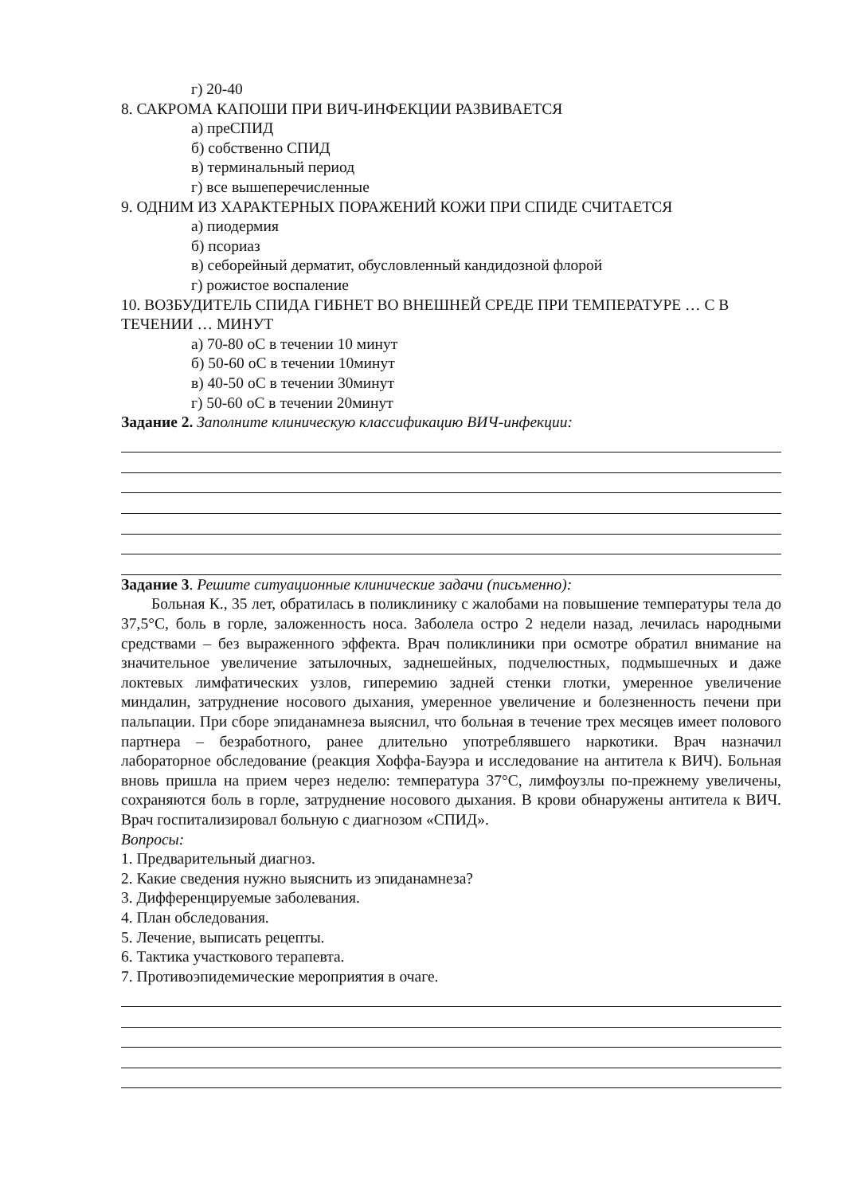г) 20-40
8. САКРОМА КАПОШИ ПРИ ВИЧ-ИНФЕКЦИИ РАЗВИВАЕТСЯ
а) преСПИД
б) собственно СПИД
в) терминальный период
г) все вышеперечисленные
9. ОДНИМ ИЗ ХАРАКТЕРНЫХ ПОРАЖЕНИЙ КОЖИ ПРИ СПИДЕ СЧИТАЕТСЯ
а) пиодермия
б) псориаз
в) себорейный дерматит, обусловленный кандидозной флорой
г) рожистое воспаление
10. ВОЗБУДИТЕЛЬ СПИДА ГИБНЕТ ВО ВНЕШНЕЙ СРЕДЕ ПРИ ТЕМПЕРАТУРЕ … С В ТЕЧЕНИИ … МИНУТ
а) 70-80 оС в течении 10 минут
б) 50-60 оС в течении 10минут
в) 40-50 оС в течении 30минут
г) 50-60 оС в течении 20минут
Задание 2. Заполните клиническую классификацию ВИЧ-инфекции:
Задание 3. Решите ситуационные клинические задачи (письменно):
Больная К., 35 лет, обратилась в поликлинику с жалобами на повышение температуры тела до 37,5°С, боль в горле, заложенность носа. Заболела остро 2 недели назад, лечилась народными средствами – без выраженного эффекта. Врач поликлиники при осмотре обратил внимание на значительное увеличение затылочных, заднешейных, подчелюстных, подмышечных и даже локтевых лимфатических узлов, гиперемию задней стенки глотки, умеренное увеличение миндалин, затруднение носового дыхания, умеренное увеличение и болезненность печени при пальпации. При сборе эпиданамнеза выяснил, что больная в течение трех месяцев имеет полового партнера – безработного, ранее длительно употреблявшего наркотики. Врач назначил лабораторное обследование (реакция Хоффа-Бауэра и исследование на антитела к ВИЧ). Больная вновь пришла на прием через неделю: температура 37°С, лимфоузлы по-прежнему увеличены, сохраняются боль в горле, затруднение носового дыхания. В крови обнаружены антитела к ВИЧ. Врач госпитализировал больную с диагнозом «СПИД».
Вопросы:
1. Предварительный диагноз.
2. Какие сведения нужно выяснить из эпиданамнеза?
3. Дифференцируемые заболевания.
4. План обследования.
5. Лечение, выписать рецепты.
6. Тактика участкового терапевта.
7. Противоэпидемические мероприятия в очаге.